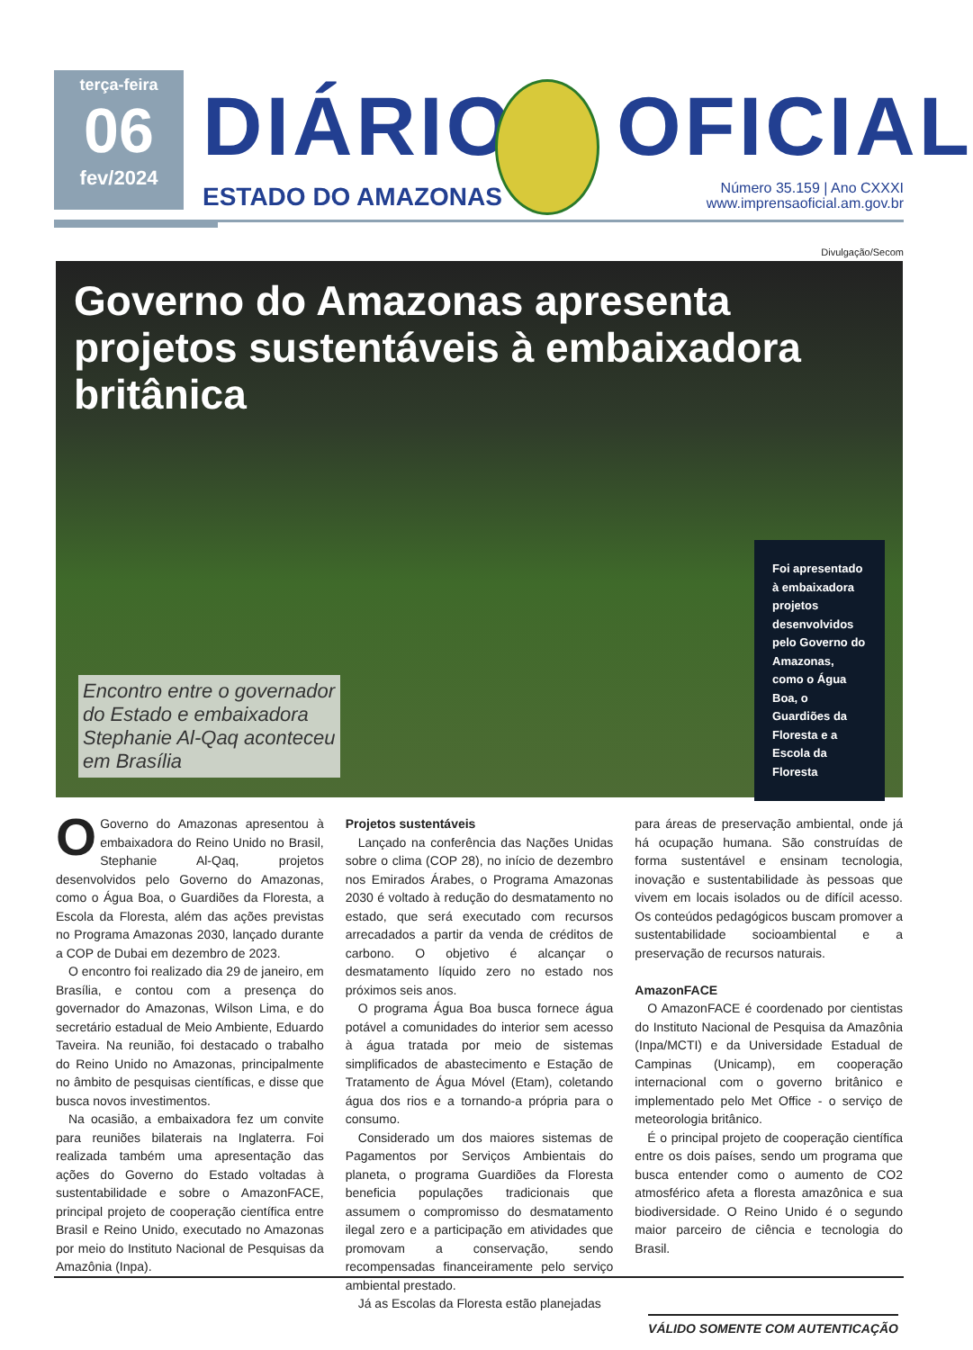terça-feira
06
fev/2024
DIÁRIO
ESTADO DO AMAZONAS
OFICIAL
Número 35.159 | Ano CXXXI
www.imprensaoficial.am.gov.br
Divulgação/Secom
Governo do Amazonas apresenta projetos sustentáveis à embaixadora britânica
Encontro entre o governador
do Estado e embaixadora
Stephanie Al-Qaq aconteceu
em Brasília
Foi apresentado à embaixadora projetos desenvolvidos pelo Governo do Amazonas, como o Água Boa, o Guardiões da Floresta e a Escola da Floresta
OGoverno do Amazonas apresentou à embaixadora do Reino Unido no Brasil, Stephanie Al-Qaq, projetos desenvolvidos pelo Governo do Amazonas, como o Água Boa, o Guardiões da Floresta, a Escola da Floresta, além das ações previstas no Programa Amazonas 2030, lançado durante a COP de Dubai em dezembro de 2023.
O encontro foi realizado dia 29 de janeiro, em Brasília, e contou com a presença do governador do Amazonas, Wilson Lima, e do secretário estadual de Meio Ambiente, Eduardo Taveira. Na reunião, foi destacado o trabalho do Reino Unido no Amazonas, principalmente no âmbito de pesquisas científicas, e disse que busca novos investimentos.
Na ocasião, a embaixadora fez um convite para reuniões bilaterais na Inglaterra. Foi realizada também uma apresentação das ações do Governo do Estado voltadas à sustentabilidade e sobre o AmazonFACE, principal projeto de cooperação científica entre Brasil e Reino Unido, executado no Amazonas por meio do Instituto Nacional de Pesquisas da Amazônia (Inpa).
Projetos sustentáveis
Lançado na conferência das Nações Unidas sobre o clima (COP 28), no início de dezembro nos Emirados Árabes, o Programa Amazonas 2030 é voltado à redução do desmatamento no estado, que será executado com recursos arrecadados a partir da venda de créditos de carbono. O objetivo é alcançar o desmatamento líquido zero no estado nos próximos seis anos.
O programa Água Boa busca fornece água potável a comunidades do interior sem acesso à água tratada por meio de sistemas simplificados de abastecimento e Estação de Tratamento de Água Móvel (Etam), coletando água dos rios e a tornando-a própria para o consumo.
Considerado um dos maiores sistemas de Pagamentos por Serviços Ambientais do planeta, o programa Guardiões da Floresta beneficia populações tradicionais que assumem o compromisso do desmatamento ilegal zero e a participação em atividades que promovam a conservação, sendo recompensadas financeiramente pelo serviço ambiental prestado.
Já as Escolas da Floresta estão planejadas
para áreas de preservação ambiental, onde já há ocupação humana. São construídas de forma sustentável e ensinam tecnologia, inovação e sustentabilidade às pessoas que vivem em locais isolados ou de difícil acesso. Os conteúdos pedagógicos buscam promover a sustentabilidade socioambiental e a preservação de recursos naturais.
AmazonFACE
O AmazonFACE é coordenado por cientistas do Instituto Nacional de Pesquisa da Amazônia (Inpa/MCTI) e da Universidade Estadual de Campinas (Unicamp), em cooperação internacional com o governo britânico e implementado pelo Met Office - o serviço de meteorologia britânico.
É o principal projeto de cooperação científica entre os dois países, sendo um programa que busca entender como o aumento de CO2 atmosférico afeta a floresta amazônica e sua biodiversidade. O Reino Unido é o segundo maior parceiro de ciência e tecnologia do Brasil.
VÁLIDO SOMENTE COM AUTENTICAÇÃO